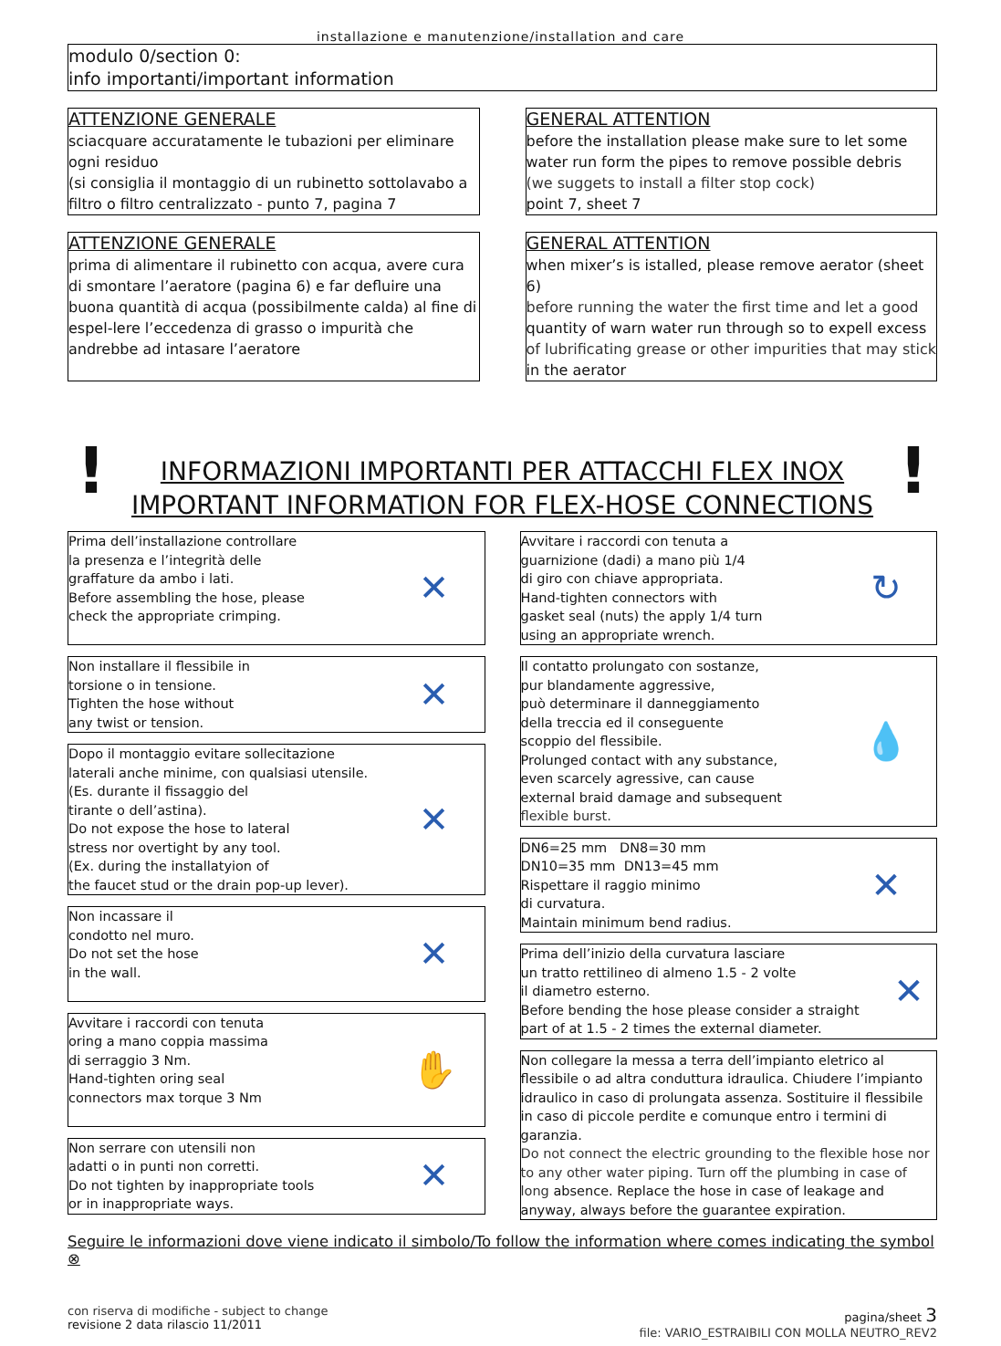installazione e manutenzione/installation and care
modulo 0/section 0:
info importanti/important information
ATTENZIONE GENERALE
sciacquare accuratamente le tubazioni per eliminare ogni residuo
(si consiglia il montaggio di un rubinetto sottolavabo a filtro o filtro centralizzato - punto 7, pagina 7
GENERAL ATTENTION
before the installation please make sure to let some water run form the pipes to remove possible debris
(we suggets to install a filter stop cock)
point 7, sheet 7
ATTENZIONE GENERALE
prima di alimentare il rubinetto con acqua, avere cura di smontare l’aeratore (pagina 6) e far defluire una buona quantità di acqua (possibilmente calda) al fine di espel-lere l’eccedenza di grasso o impurità che andrebbe ad intasare l’aeratore
GENERAL ATTENTION
when mixer’s is istalled, please remove aerator (sheet 6)
before running the water the first time and let a good
quantity of warn water run through so to expell excess
of lubrificating grease or other impurities that may stick
in the aerator
! INFORMAZIONI IMPORTANTI PER ATTACCHI FLEX INOX
IMPORTANT INFORMATION FOR FLEX-HOSE CONNECTIONS!
Prima dell’installazione controllare
la presenza e l’integrità delle
graffature da ambo i lati.
Before assembling the hose, please
check the appropriate crimping.
✕
Non installare il flessibile in
torsione o in tensione.
Tighten the hose without
any twist or tension.
✕
Dopo il montaggio evitare sollecitazione
laterali anche minime, con qualsiasi utensile.
(Es. durante il fissaggio del
tirante o dell’astina).
Do not expose the hose to lateral
stress nor overtight by any tool.
(Ex. during the installatyion of
the faucet stud or the drain pop-up lever).
✕
Non incassare il
condotto nel muro.
Do not set the hose
in the wall.
✕
Avvitare i raccordi con tenuta
oring a mano coppia massima
di serraggio 3 Nm.
Hand-tighten oring seal
connectors max torque 3 Nm
✋
Non serrare con utensili non
adatti o in punti non corretti.
Do not tighten by inappropriate tools
or in inappropriate ways.
✕
Avvitare i raccordi con tenuta a
guarnizione (dadi) a mano più 1/4
di giro con chiave appropriata.
Hand-tighten connectors with
gasket seal (nuts) the apply 1/4 turn
using an appropriate wrench.
↻
Il contatto prolungato con sostanze,
pur blandamente aggressive,
può determinare il danneggiamento
della treccia ed il conseguente
scoppio del flessibile.
Prolunged contact with any substance,
even scarcely agressive, can cause
external braid damage and subsequent
flexible burst.
💧
DN6=25 mm DN8=30 mm
DN10=35 mm DN13=45 mm
Rispettare il raggio minimo
di curvatura.
Maintain minimum bend radius.
✕
Prima dell’inizio della curvatura lasciare
un tratto rettilineo di almeno 1.5 - 2 volte
il diametro esterno.
Before bending the hose please consider a straight
part of at 1.5 - 2 times the external diameter.
✕
Non collegare la messa a terra dell’impianto eletrico al flessibile o ad altra conduttura idraulica. Chiudere l’impianto idraulico in caso di prolungata assenza. Sostituire il flessibile in caso di piccole perdite e comunque entro i termini di garanzia.
Do not connect the electric grounding to the flexible hose nor to any other water piping. Turn off the plumbing in case of long absence. Replace the hose in case of leakage and anyway, always before the guarantee expiration.
Seguire le informazioni dove viene indicato il simbolo/To follow the information where comes indicating the symbol ⊗
con riserva di modifiche - subject to change
revisione 2 data rilascio 11/2011
pagina/sheet 3
file: VARIO_ESTRAIBILI CON MOLLA NEUTRO_REV2